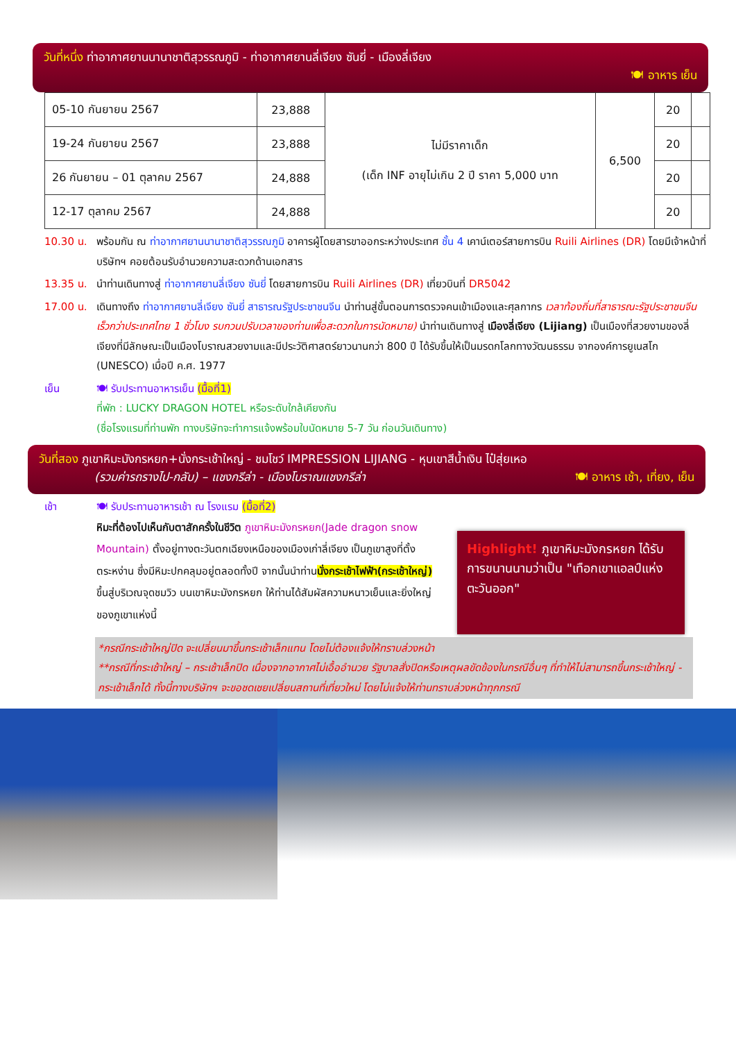วันที่หนึ่ง ท่าอากาศยานนานาชาติสุวรรณภูมิ - ท่าอากาศยานลี่เจียง ซันยี่ - เมืองลี่เจียง
🍽 อาหาร เย็น
| 05-10 กันยายน 2567 | 23,888 | ไม่มีราคาเด็ก (เด็ก INF อายุไม่เกิน 2 ปี ราคา 5,000 บาท | 6,500 | 20 | |
| 19-24 กันยายน 2567 | 23,888 | | | 20 | |
| 26 กันยายน – 01 ตุลาคม 2567 | 24,888 | | | 20 | |
| 12-17 ตุลาคม 2567 | 24,888 | | | 20 | |
10.30 น. พร้อมกัน ณ ท่าอากาศยานนานาชาติสุวรรณภูมิ อาคารผู้โดยสารขาออกระหว่างประเทศ ชั้น 4 เคาน์เตอร์สายการบิน Ruili Airlines (DR) โดยมีเจ้าหน้าที่บริษัทฯ คอยต้อนรับอำนวยความสะดวกด้านเอกสาร
13.35 น. นำท่านเดินทางสู่ ท่าอากาศยานลี่เจียง ซันยี่ โดยสายการบิน Ruili Airlines (DR) เที่ยวบินที่ DR5042
17.00 น. เดินทางถึง ท่าอากาศยานลี่เจียง ซันยี่ สาธารณรัฐประชาชนจีน นำท่านสู่ขั้นตอนการตรวจคนเข้าเมืองและศุลกากร เวลาท้องถิ่นที่สาธารณะรัฐประชาชนจีนเร็วกว่าประเทศไทย 1 ชั่วโมง รบกวนปรับเวลาของท่านเพื่อสะดวกในการนัดหมาย) นำท่านเดินทางสู่ เมืองลี่เจียง (Lijiang) เป็นเมืองที่สวยงามของลี่เจียงที่มีลักษณะเป็นเมืองโบราณสวยงามและมีประวัติศาสตร์ยาวนานกว่า 800 ปี ได้รับขึ้นให้เป็นมรดกโลกทางวัฒนธรรม จากองค์การยูเนสโก (UNESCO) เมื่อปี ค.ศ. 1977
เย็น 🍽 รับประทานอาหารเย็น (มื้อที่1)
ที่พัก : LUCKY DRAGON HOTEL หรือระดับใกล้เคียงกัน
(ชื่อโรงแรมที่ท่านพัก ทางบริษัทจะทำการแจ้งพร้อมใบนัดหมาย 5-7 วัน ก่อนวันเดินทาง)
วันที่สอง ภูเขาหิมะมังกรหยก+นั่งกระเช้าใหญ่ - ชมโชว์ IMPRESSION LIJIANG - หุบเขาสีน้ำเงิน ไป๋สุ่ยเหอ
(รวมค่ารถรางไป-กลับ) – แชงกรีล่า - เมืองโบราณแชงกรีล่า 🍽 อาหาร เช้า, เที่ยง, เย็น
เช้า 🍽 รับประทานอาหารเช้า ณ โรงแรม (มื้อที่2)
หิมะที่ต้องไปเห็นกับตาสักครั้งในชีวิต ภูเขาหิมะมังกรหยก(Jade dragon snow Mountain) ตั้งอยู่ทางตะวันตกเฉียงเหนือของเมืองเก่าลี่เจียง เป็นภูเขาสูงที่ตั้งตระหง่าน ซึ่งมีหิมะปกคลุมอยู่ตลอดทั้งปี จากนั้นนำท่านนั่งกระเช้าไฟฟ้า(กระเช้าใหญ่) ขึ้นสู่บริเวณจุดชมวิว บนเขาหิมะมังกรหยก ให้ท่านได้สัมผัสความหนาวเย็นและยิ่งใหญ่ของภูเขาแห่งนี้
Highlight! ภูเขาหิมะมังกรหยก ได้รับการขนานนามว่าเป็น "เทือกเขาแอลป์แห่งตะวันออก"
*กรณีกระเช้าใหญ่ปิด จะเปลี่ยนมาขึ้นกระเช้าเล็กแทน โดยไม่ต้องแจ้งให้ทราบล่วงหน้า
**กรณีที่กระเช้าใหญ่ – กระเช้าเล็กปิด เนื่องจากอากาศไม่เอื้ออำนวย รัฐบาลสั่งปิดหรือเหตุผลขัดข้องในกรณีอื่นๆ ที่ทำให้ไม่สามารถขึ้นกระเช้าใหญ่ - กระเช้าเล็กได้ ทั้งนี้ทางบริษัทฯ จะขอชดเชยเปลี่ยนสถานที่เที่ยวใหม่ โดยไม่แจ้งให้ท่านทราบล่วงหน้าทุกกรณี